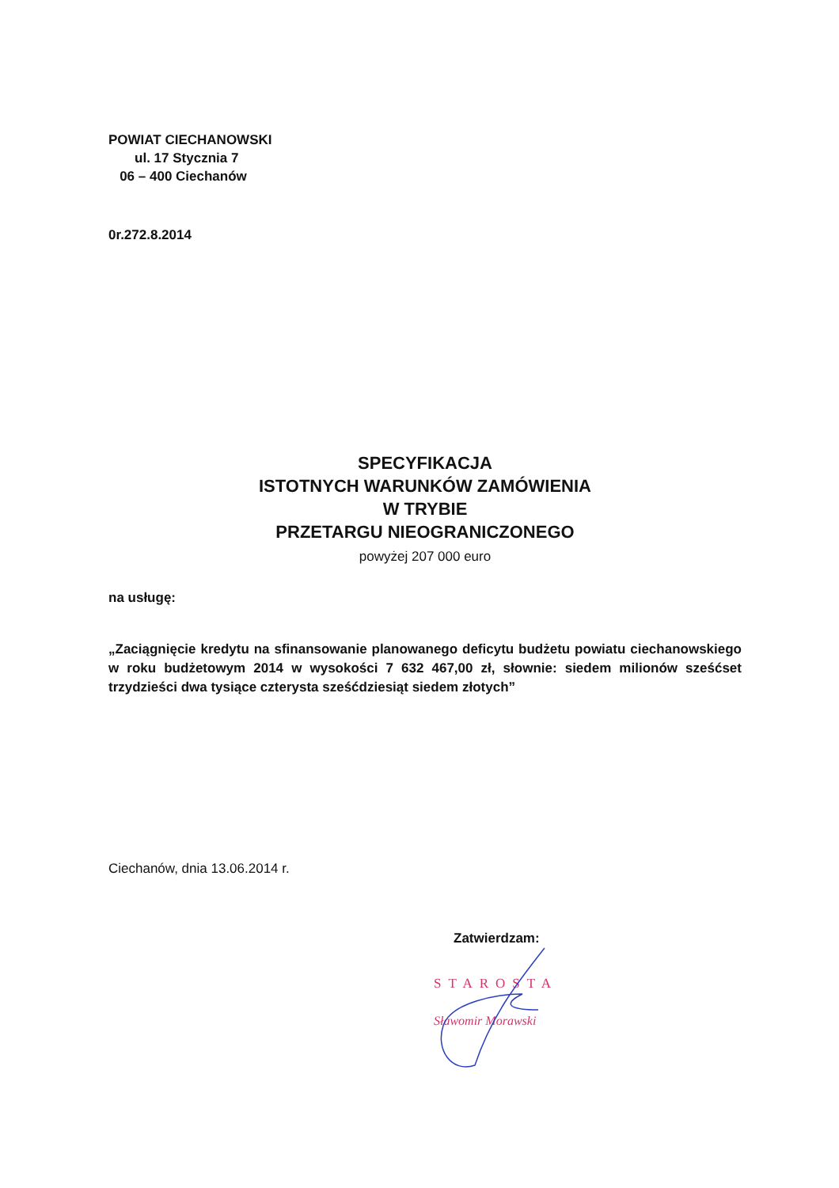POWIAT CIECHANOWSKI
ul. 17 Stycznia 7
06 – 400 Ciechanów
0r.272.8.2014
SPECYFIKACJA
ISTOTNYCH WARUNKÓW ZAMÓWIENIA
W TRYBIE
PRZETARGU NIEOGRANICZONEGO
powyżej 207 000 euro
na usługę:
„Zaciągnięcie kredytu na sfinansowanie planowanego deficytu budżetu powiatu ciechanowskiego w roku budżetowym 2014 w wysokości 7 632 467,00 zł, słownie: siedem milionów sześćset trzydzieści dwa tysiące czterysta sześćdziesiąt siedem złotych”
Ciechanów, dnia 13.06.2014 r.
Zatwierdzam:
STAROSTA
Sławomir Morawski